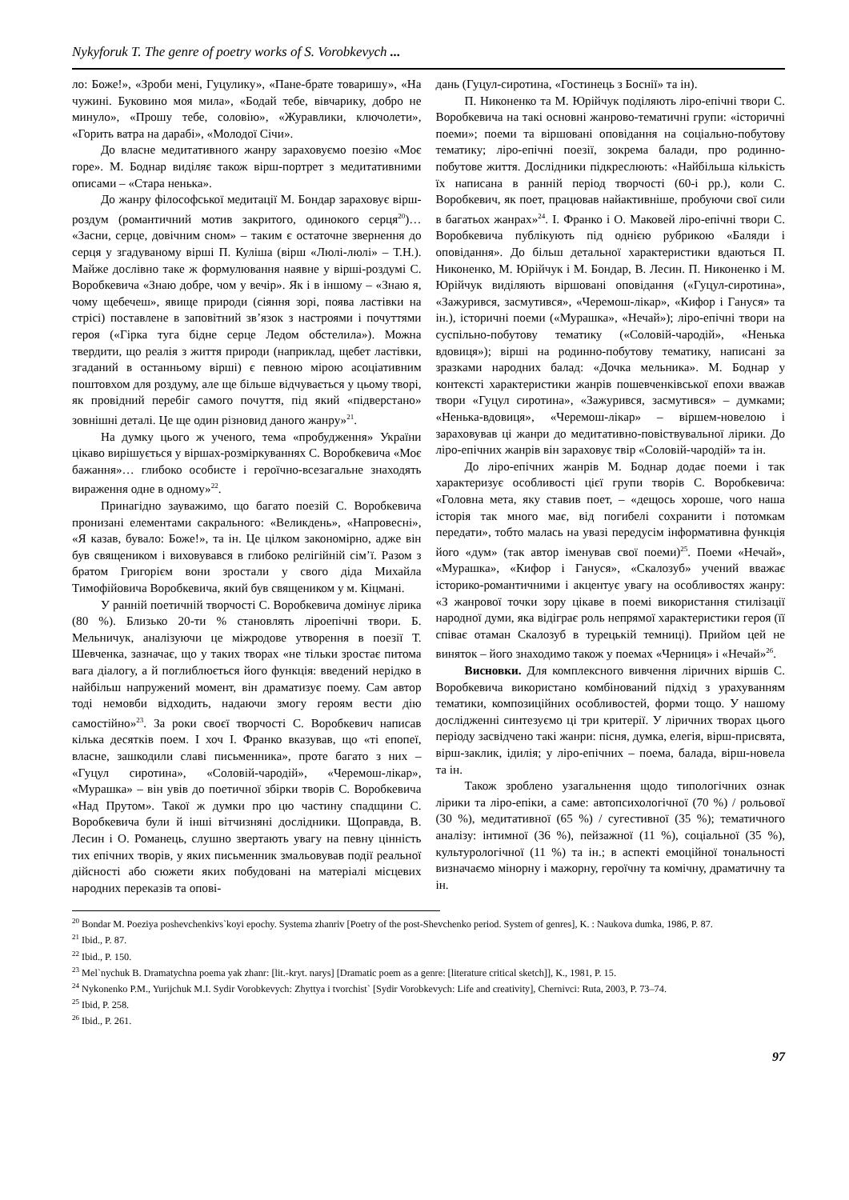Nykyforuk T. The genre of poetry works of S. Vorobkevych ...
ло: Боже!», «Зроби мені, Гуцулику», «Пане-брате товаришу», «На чужині. Буковино моя мила», «Бодай тебе, вівчарику, добро не минуло», «Прошу тебе, соловію», «Журавлики, ключолети», «Горить ватра на дарабі», «Молодої Січи».
До власне медитативного жанру зараховуємо поезію «Моє горе». М. Боднар виділяє також вірш-портрет з медитативними описами – «Стара ненька».
До жанру філософської медитації М. Бондар зараховує вірш-роздум (романтичний мотив закритого, одинокого серця<sup>20</sup>)… «Засни, серце, довічним сном» – таким є остаточне звернення до серця у згадуваному вірші П. Куліша (вірш «Люлі-люлі» – Т.Н.). Майже дослівно таке ж формулювання наявне у вірші-роздумі С. Воробкевича «Знаю добре, чом у вечір». Як і в іншому – «Знаю я, чому щебечеш», явище природи (сіяння зорі, поява ластівки на стрісі) поставлене в заповітний зв’язок з настроями і почуттями героя («Гірка туга бідне серце Ледом обстелила»). Можна твердити, що реалія з життя природи (наприклад, щебет ластівки, згаданий в останньому вірші) є певною мірою асоціативним поштовхом для роздуму, але ще більше відчувається у цьому творі, як провідний перебіг самого почуття, під який «підверстано» зовнішні деталі. Це ще один різновид даного жанру»<sup>21</sup>.
На думку цього ж ученого, тема «пробудження» України цікаво вирішується у віршах-розміркуваннях С. Воробкевича «Моє бажання»… глибоко особисте і героїчно-всезагальне знаходять вираження одне в одному»<sup>22</sup>.
Принагідно зауважимо, що багато поезій С. Воробкевича пронизані елементами сакрального: «Великдень», «Напровесні», «Я казав, бувало: Боже!», та ін. Це цілком закономірно, адже він був священиком і виховувався в глибоко релігійній сім’ї. Разом з братом Григорієм вони зростали у свого діда Михайла Тимофійовича Воробкевича, який був священиком у м. Кіцмані.
У ранній поетичній творчості С. Воробкевича домінує лірика (80 %). Близько 20-ти % становлять ліроепічні твори. Б. Мельничук, аналізуючи це міжродове утворення в поезії Т. Шевченка, зазначає, що у таких творах «не тільки зростає питома вага діалогу, а й поглиблюється його функція: введений нерідко в найбільш напружений момент, він драматизує поему. Сам автор тоді немовби відходить, надаючи змогу героям вести дію самостійно»<sup>23</sup>. За роки своєї творчості С. Воробкевич написав кілька десятків поем. І хоч І. Франко вказував, що «ті епопеї, власне, зашкодили славі письменника», проте багато з них – «Гуцул сиротина», «Соловій-чародій», «Черемош-лікар», «Мурашка» – він увів до поетичної збірки творів С. Воробкевича «Над Прутом». Такої ж думки про цю частину спадщини С. Воробкевича були й інші вітчизняні дослідники. Щоправда, В. Лесин і О. Романець, слушно звертають увагу на певну цінність тих епічних творів, у яких письменник змальовував події реальної дійсності або сюжети яких побудовані на матеріалі місцевих народних переказів та опові-
дань (Гуцул-сиротина, «Гостинець з Боснії» та ін).
П. Никоненко та М. Юрійчук поділяють ліро-епічні твори С. Воробкевича на такі основні жанрово-тематичні групи: «історичні поеми»; поеми та віршовані оповідання на соціально-побутову тематику; ліро-епічні поезії, зокрема балади, про родинно-побутове життя. Дослідники підкреслюють: «Найбільша кількість їх написана в ранній період творчості (60-і рр.), коли С. Воробкевич, як поет, працював найактивніше, пробуючи свої сили в багатьох жанрах»<sup>24</sup>. І. Франко і О. Маковей ліро-епічні твори С. Воробкевича публікують під однією рубрикою «Баляди і оповідання». До більш детальної характеристики вдаються П. Никоненко, М. Юрійчук і М. Бондар, В. Лесин. П. Никоненко і М. Юрійчук виділяють віршовані оповідання («Гуцул-сиротина», «Зажурився, засмутився», «Черемош-лікар», «Кифор і Гануся» та ін.), історичні поеми («Мурашка», «Нечай»); ліро-епічні твори на суспільно-побутову тематику («Соловій-чародій», «Ненька вдовиця»); вірші на родинно-побутову тематику, написані за зразками народних балад: «Дочка мельника». М. Боднар у контексті характеристики жанрів пошевченківської епохи вважав твори «Гуцул сиротина», «Зажурився, засмутився» – думками; «Ненька-вдовиця», «Черемош-лікар» – віршем-новелою і зараховував ці жанри до медитативно-повіствувальної лірики. До ліро-епічних жанрів він зараховує твір «Соловій-чародій» та ін.
До ліро-епічних жанрів М. Боднар додає поеми і так характеризує особливості цієї групи творів С. Воробкевича: «Головна мета, яку ставив поет, – «дещось хороше, чого наша історія так много має, від погибелі сохранити і потомкам передати», тобто малась на увазі передусім інформативна функція його «дум» (так автор іменував свої поеми)<sup>25</sup>. Поеми «Нечай», «Мурашка», «Кифор і Гануся», «Скалозуб» учений вважає історико-романтичними і акцентує увагу на особливостях жанру: «З жанрової точки зору цікаве в поемі використання стилізації народної думи, яка відіграє роль непрямої характеристики героя (її співає отаман Скалозуб в турецькій темниці). Прийом цей не виняток – його знаходимо також у поемах «Черниця» і «Нечай»<sup>26</sup>.
Висновки. Для комплексного вивчення ліричних віршів С. Воробкевича використано комбінований підхід з урахуванням тематики, композиційних особливостей, форми тощо. У нашому дослідженні синтезуємо ці три критерії. У ліричних творах цього періоду засвідчено такі жанри: пісня, думка, елегія, вірш-присвята, вірш-заклик, ідилія; у ліро-епічних – поема, балада, вірш-новела та ін.
Також зроблено узагальнення щодо типологічних ознак лірики та ліро-епіки, а саме: автопсихологічної (70 %) / рольової (30 %), медитативної (65 %) / сугестивної (35 %); тематичного аналізу: інтимної (36 %), пейзажної (11 %), соціальної (35 %), культурологічної (11 %) та ін.; в аспекті емоційної тональності визначаємо мінорну і мажорну, героїчну та комічну, драматичну та ін.
<sup>20</sup> Bondar M. Poeziya poshevchenkivs`koyi epochy. Systema zhanriv [Poetry of the post-Shevchenko period. System of genres], K. : Naukova dumka, 1986, P. 87.
<sup>21</sup> Ibid., P. 87.
<sup>22</sup> Ibid., P. 150.
<sup>23</sup> Mel`nychuk B. Dramatychna poema yak zhanr: [lit.-kryt. narys] [Dramatic poem as a genre: [literature critical sketch]], K., 1981, P. 15.
<sup>24</sup> Nykonenko P.M., Yurijchuk M.I. Sydir Vorobkevych: Zhyttya i tvorchist` [Sydir Vorobkevych: Life and creativity], Chernivci: Ruta, 2003, P. 73–74.
<sup>25</sup> Ibid, P. 258.
<sup>26</sup> Ibid., P. 261.
97